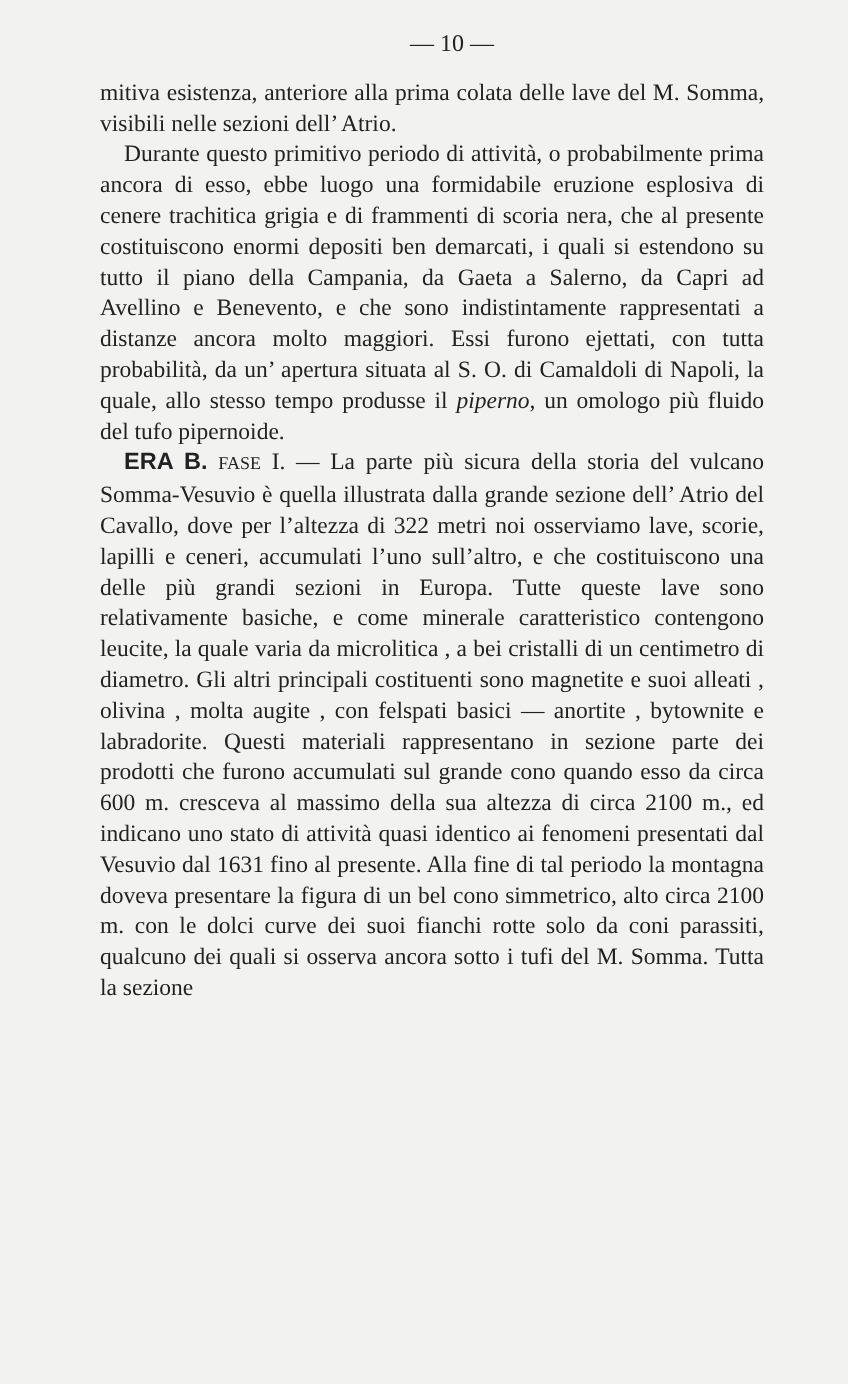— 10 —
mitiva esistenza, anteriore alla prima colata delle lave del M. Somma, visibili nelle sezioni dell’ Atrio.
Durante questo primitivo periodo di attività, o probabilmente prima ancora di esso, ebbe luogo una formidabile eruzione esplosiva di cenere trachitica grigia e di frammenti di scoria nera, che al presente costituiscono enormi depositi ben demarcati, i quali si estendono su tutto il piano della Campania, da Gaeta a Salerno, da Capri ad Avellino e Benevento, e che sono indistintamente rappresentati a distanze ancora molto maggiori. Essi furono ejettati, con tutta probabilità, da un’ apertura situata al S. O. di Camaldoli di Napoli, la quale, allo stesso tempo produsse il piperno, un omologo più fluido del tufo pipernoide.
ERA B. FASE I. — La parte più sicura della storia del vulcano Somma-Vesuvio è quella illustrata dalla grande sezione dell’ Atrio del Cavallo, dove per l’altezza di 322 metri noi osserviamo lave, scorie, lapilli e ceneri, accumulati l’uno sull’altro, e che costituiscono una delle più grandi sezioni in Europa. Tutte queste lave sono relativamente basiche, e come minerale caratteristico contengono leucite, la quale varia da microlitica , a bei cristalli di un centimetro di diametro. Gli altri principali costituenti sono magnetite e suoi alleati , olivina , molta augite , con felspati basici — anortite , bytownite e labradorite. Questi materiali rappresentano in sezione parte dei prodotti che furono accumulati sul grande cono quando esso da circa 600 m. cresceva al massimo della sua altezza di circa 2100 m., ed indicano uno stato di attività quasi identico ai fenomeni presentati dal Vesuvio dal 1631 fino al presente. Alla fine di tal periodo la montagna doveva presentare la figura di un bel cono simmetrico, alto circa 2100 m. con le dolci curve dei suoi fianchi rotte solo da coni parassiti, qualcuno dei quali si osserva ancora sotto i tufi del M. Somma. Tutta la sezione